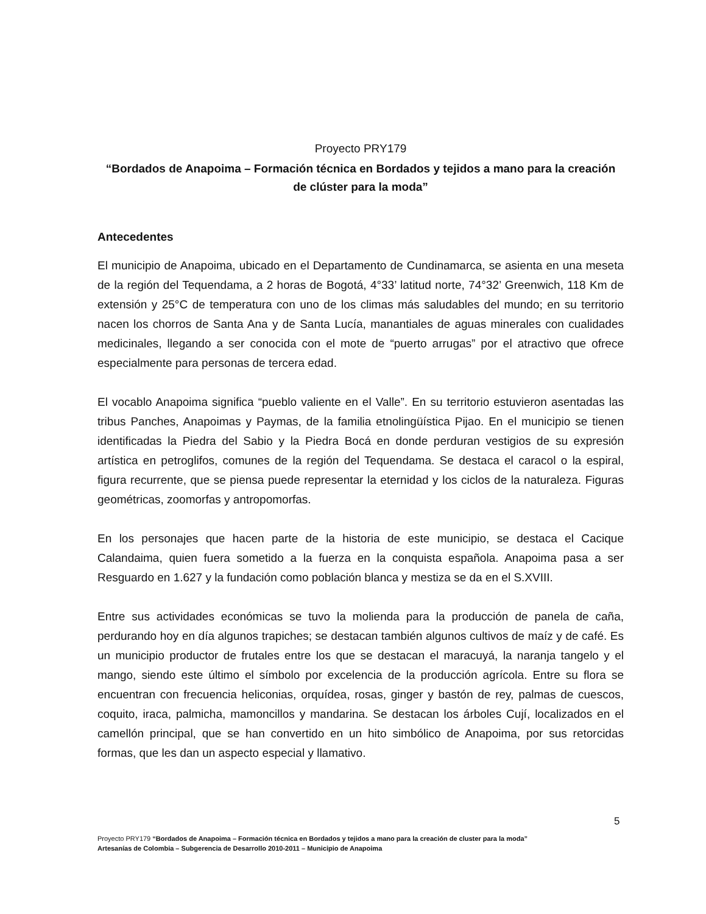Proyecto PRY179
“Bordados de Anapoima – Formación técnica en Bordados y tejidos a mano para la creación de clúster para la moda”
Antecedentes
El municipio de Anapoima, ubicado en el Departamento de Cundinamarca, se asienta en una meseta de la región del Tequendama, a 2 horas de Bogotá, 4°33’ latitud norte, 74°32’ Greenwich, 118 Km de extensión y 25°C de temperatura con uno de los climas más saludables del mundo; en su territorio nacen los chorros de Santa Ana y de Santa Lucía, manantiales de aguas minerales con cualidades medicinales, llegando a ser conocida con el mote de “puerto arrugas” por el atractivo que ofrece especialmente para personas de tercera edad.
El vocablo Anapoima significa “pueblo valiente en el Valle”. En su territorio estuvieron asentadas las tribus Panches, Anapoimas y Paymas, de la familia etnolingüística Pijao. En el municipio se tienen identificadas la Piedra del Sabio y la Piedra Bocá en donde perduran vestigios de su expresión artística en petroglifos, comunes de la región del Tequendama. Se destaca el caracol o la espiral, figura recurrente, que se piensa puede representar la eternidad y los ciclos de la naturaleza. Figuras geométricas, zoomorfas y antropomorfas.
En los personajes que hacen parte de la historia de este municipio, se destaca el Cacique Calandaima, quien fuera sometido a la fuerza en la conquista española. Anapoima pasa a ser Resguardo en 1.627 y la fundación como población blanca y mestiza se da en el S.XVIII.
Entre sus actividades económicas se tuvo la molienda para la producción de panela de caña, perdurando hoy en día algunos trapiches; se destacan también algunos cultivos de maíz y de café. Es un municipio productor de frutales entre los que se destacan el maracuyá, la naranja tangelo y el mango, siendo este último el símbolo por excelencia de la producción agrícola. Entre su flora se encuentran con frecuencia heliconias, orquídea, rosas, ginger y bastón de rey, palmas de cuescos, coquito, iraca, palmicha, mamoncillos y mandarina. Se destacan los árboles Cují, localizados en el camellón principal, que se han convertido en un hito simbólico de Anapoima, por sus retorcidas formas, que les dan un aspecto especial y llamativo.
5
Proyecto PRY179 “Bordados de Anapoima – Formación técnica en Bordados y tejidos a mano para la creación de cluster para la moda”
Artesanías de Colombia – Subgerencia de Desarrollo 2010-2011 – Municipio de Anapoima